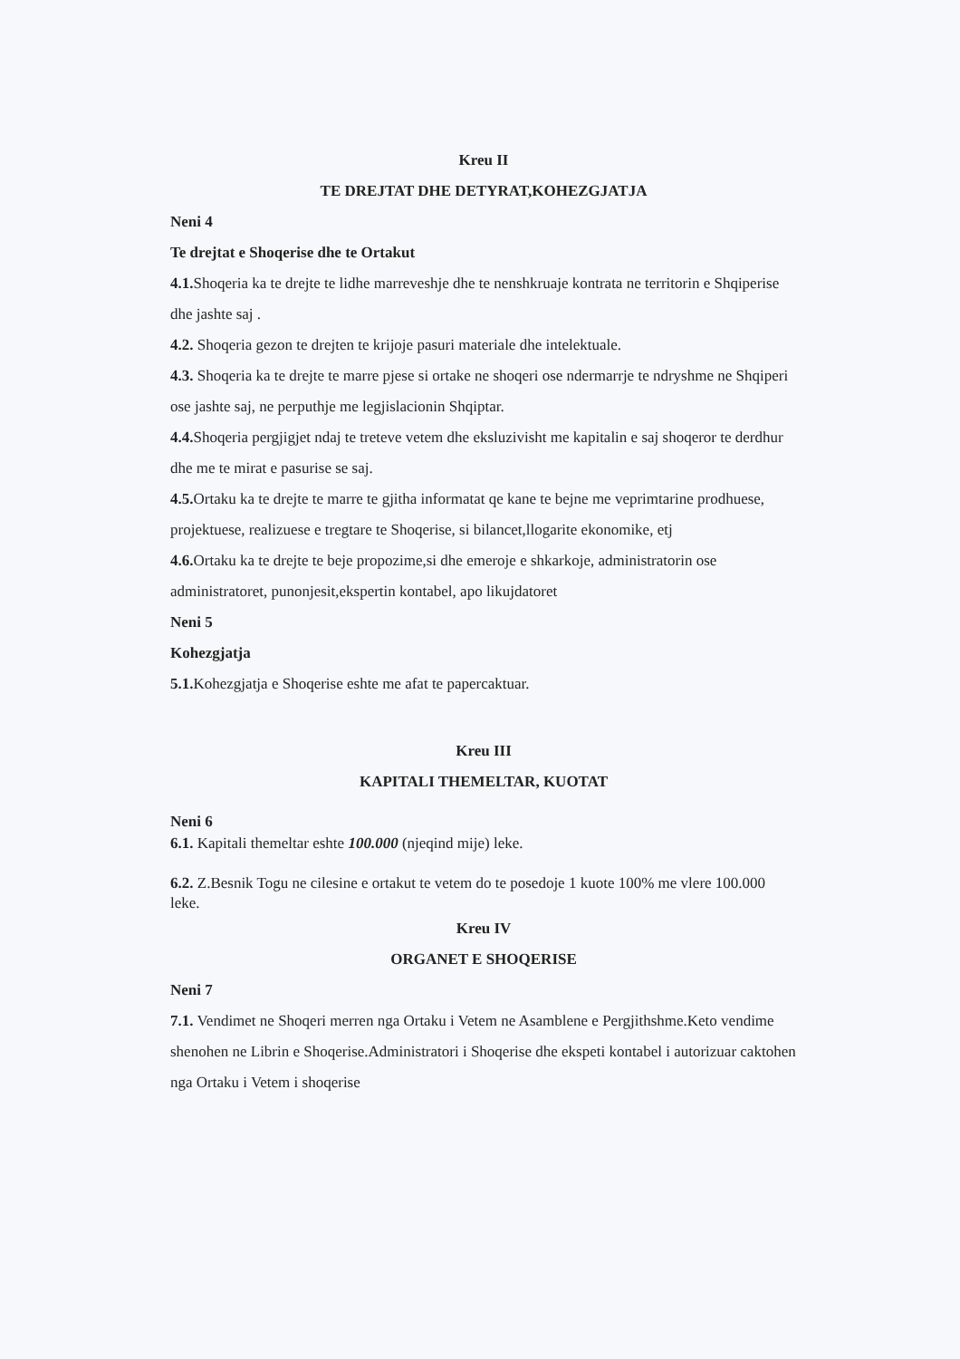Kreu II
TE DREJTAT DHE DETYRAT,KOHEZGJATJA
Neni 4
Te drejtat e Shoqerise dhe te Ortakut
4.1. Shoqeria ka te drejte te lidhe marreveshje dhe te nenshkruaje kontrata ne territorin e Shqiperise dhe jashte saj .
4.2. Shoqeria gezon te drejten te krijoje pasuri materiale dhe intelektuale.
4.3. Shoqeria ka te drejte te marre pjese si ortake ne shoqeri ose ndermarrje te ndryshme ne Shqiperi ose jashte saj, ne perputhje me legjislacionin Shqiptar.
4.4. Shoqeria pergjigjet ndaj te treteve vetem dhe eksluzivisht me kapitalin e saj shoqeror te derdhur dhe me te mirat e pasurise se saj.
4.5. Ortaku ka te drejte te marre te gjitha informatat qe kane te bejne me veprimtarine prodhuese, projektuese, realizuese e tregtare te Shoqerise, si bilancet,llogarite ekonomike, etj
4.6. Ortaku ka te drejte te beje propozime,si dhe emeroje e shkarkoje, administratorin ose administratoret, punonjesit,ekspertin kontabel, apo likujdatoret
Neni 5
Kohezgjatja
5.1. Kohezgjatja e Shoqerise eshte me afat te papercaktuar.
Kreu III
KAPITALI THEMELTAR, KUOTAT
Neni 6
6.1. Kapitali themeltar eshte 100.000 (njeqind mije) leke.
6.2. Z.Besnik Togu ne cilesine e ortakut te vetem do te posedoje 1 kuote 100% me vlere 100.000 leke.
Kreu IV
ORGANET E SHOQERISE
Neni 7
7.1. Vendimet ne Shoqeri merren nga Ortaku i Vetem ne Asamblene e Pergjithshme.Keto vendime shenohen ne Librin e Shoqerise.Administratori i Shoqerise dhe ekspeti kontabel i autorizuar caktohen nga Ortaku i Vetem i shoqerise